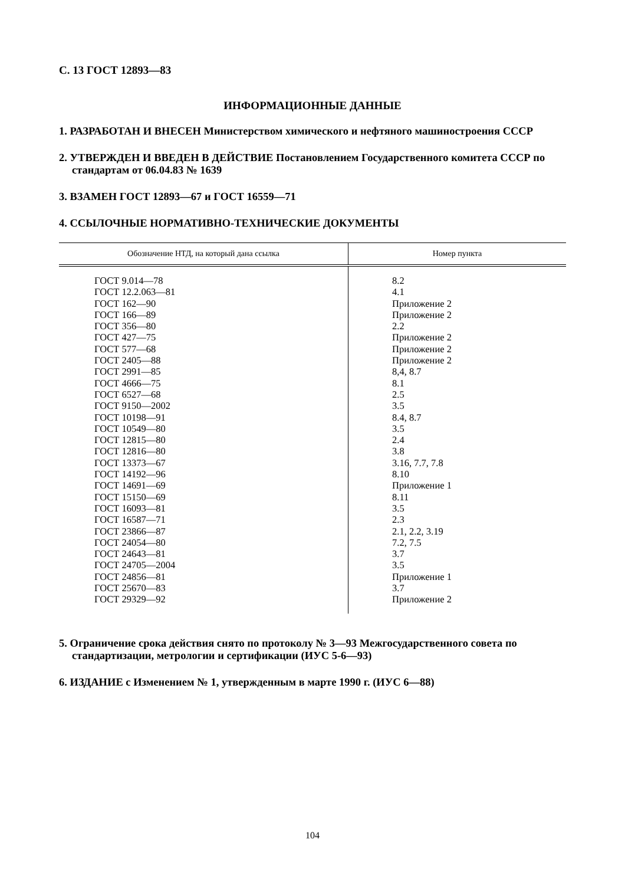С. 13 ГОСТ 12893—83
ИНФОРМАЦИОННЫЕ ДАННЫЕ
1. РАЗРАБОТАН И ВНЕСЕН Министерством химического и нефтяного машиностроения СССР
2. УТВЕРЖДЕН И ВВЕДЕН В ДЕЙСТВИЕ Постановлением Государственного комитета СССР по стандартам от 06.04.83 № 1639
3. ВЗАМЕН ГОСТ 12893—67 и ГОСТ 16559—71
4. ССЫЛОЧНЫЕ НОРМАТИВНО-ТЕХНИЧЕСКИЕ ДОКУМЕНТЫ
| Обозначение НТД, на который дана ссылка | Номер пункта |
| --- | --- |
| ГОСТ 9.014—78 ГОСТ 12.2.063—81 ГОСТ 162—90 ГОСТ 166—89 ГОСТ 356—80 ГОСТ 427—75 ГОСТ 577—68 ГОСТ 2405—88 ГОСТ 2991—85 ГОСТ 4666—75 ГОСТ 6527—68 ГОСТ 9150—2002 ГОСТ 10198—91 ГОСТ 10549—80 ГОСТ 12815—80 ГОСТ 12816—80 ГОСТ 13373—67 ГОСТ 14192—96 ГОСТ 14691—69 ГОСТ 15150—69 ГОСТ 16093—81 ГОСТ 16587—71 ГОСТ 23866—87 ГОСТ 24054—80 ГОСТ 24643—81 ГОСТ 24705—2004 ГОСТ 24856—81 ГОСТ 25670—83 ГОСТ 29329—92 | 8.2 4.1 Приложение 2 Приложение 2 2.2 Приложение 2 Приложение 2 Приложение 2 8,4, 8.7 8.1 2.5 3.5 8.4, 8.7 3.5 2.4 3.8 3.16, 7.7, 7.8 8.10 Приложение 1 8.11 3.5 2.3 2.1, 2.2, 3.19 7.2, 7.5 3.7 3.5 Приложение 1 3.7 Приложение 2 |
5. Ограничение срока действия снято по протоколу № 3—93 Межгосударственного совета по стандартизации, метрологии и сертификации (ИУС 5-6—93)
6. ИЗДАНИЕ с Изменением № 1, утвержденным в марте 1990 г. (ИУС 6—88)
104